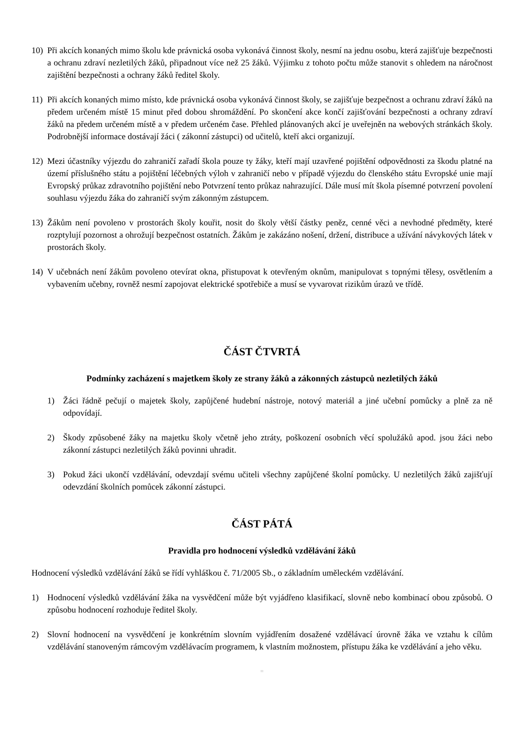10) Při akcích konaných mimo školu kde právnická osoba vykonává činnost školy, nesmí na jednu osobu, která zajišťuje bezpečnosti a ochranu zdraví nezletilých žáků, připadnout více než 25 žáků. Výjimku z tohoto počtu může stanovit s ohledem na náročnost zajištění bezpečnosti a ochrany žáků ředitel školy.
11) Při akcích konaných mimo místo, kde právnická osoba vykonává činnost školy, se zajišťuje bezpečnost a ochranu zdraví žáků na předem určeném místě 15 minut před dobou shromáždění. Po skončení akce končí zajišťování bezpečnosti a ochrany zdraví žáků na předem určeném místě a v předem určeném čase. Přehled plánovaných akcí je uveřejněn na webových stránkách školy. Podrobnější informace dostávají žáci ( zákonní zástupci) od učitelů, kteří akci organizují.
12) Mezi účastníky výjezdu do zahraničí zařadí škola pouze ty žáky, kteří mají uzavřené pojištění odpovědnosti za škodu platné na území příslušného státu a pojištění léčebných výloh v zahraničí nebo v případě výjezdu do členského státu Evropské unie mají Evropský průkaz zdravotního pojištění nebo Potvrzení tento průkaz nahrazující. Dále musí mít škola písemné potvrzení povolení souhlasu výjezdu žáka do zahraničí svým zákonným zástupcem.
13) Žákům není povoleno v prostorách školy kouřit, nosit do školy větší částky peněz, cenné věci a nevhodné předměty, které rozptylují pozornost a ohrožují bezpečnost ostatních. Žákům je zakázáno nošení, držení, distribuce a užívání návykových látek v prostorách školy.
14) V učebnách není žákům povoleno otevírat okna, přistupovat k otevřeným oknům, manipulovat s topnými tělesy, osvětlením a vybavením učebny, rovněž nesmí zapojovat elektrické spotřebiče a musí se vyvarovat rizikům úrazů ve třídě.
ČÁST ČTVRTÁ
Podmínky zacházení s majetkem školy ze strany žáků a zákonných zástupců nezletilých žáků
1) Žáci řádně pečují o majetek školy, zapůjčené hudební nástroje, notový materiál a jiné učební pomůcky a plně za ně odpovídají.
2) Škody způsobené žáky na majetku školy včetně jeho ztráty, poškození osobních věcí spolužáků apod. jsou žáci nebo zákonní zástupci nezletilých žáků povinni uhradit.
3) Pokud žáci ukončí vzdělávání, odevzdají svému učiteli všechny zapůjčené školní pomůcky. U nezletilých žáků zajišťují odevzdání školních pomůcek zákonní zástupci.
ČÁST PÁTÁ
Pravidla pro hodnocení výsledků vzdělávání žáků
Hodnocení výsledků vzdělávání žáků se řídí vyhláškou č. 71/2005 Sb., o základním uměleckém vzdělávání.
1) Hodnocení výsledků vzdělávání žáka na vysvědčení může být vyjádřeno klasifikací, slovně nebo kombinací obou způsobů. O způsobu hodnocení rozhoduje ředitel školy.
2) Slovní hodnocení na vysvědčení je konkrétním slovním vyjádřením dosažené vzdělávací úrovně žáka ve vztahu k cílům vzdělávání stanoveným rámcovým vzdělávacím programem, k vlastním možnostem, přístupu žáka ke vzdělávání a jeho věku.
≡